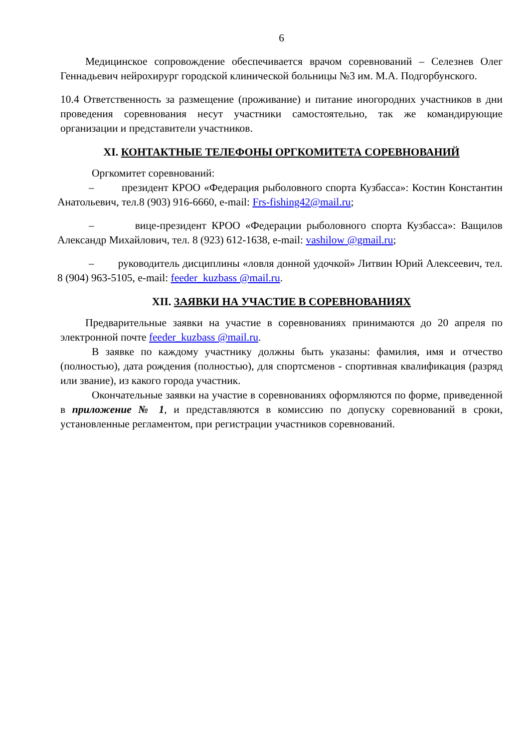6
Медицинское сопровождение обеспечивается врачом соревнований – Селезнев Олег Геннадьевич нейрохирург городской клинической больницы №3 им. М.А. Подгорбунского.
10.4 Ответственность за размещение (проживание) и питание иногородних участников в дни проведения соревнования несут участники самостоятельно, так же командирующие организации и представители участников.
XI. КОНТАКТНЫЕ ТЕЛЕФОНЫ ОРГКОМИТЕТА СОРЕВНОВАНИЙ
Оргкомитет соревнований:
– президент КРОО «Федерация рыболовного спорта Кузбасса»: Костин Константин Анатольевич, тел.8 (903) 916-6660, e-mail: Frs-fishing42@mail.ru;
– вице-президент КРОО «Федерации рыболовного спорта Кузбасса»: Ващилов Александр Михайлович, тел. 8 (923) 612-1638, e-mail: vashilow @gmail.ru;
– руководитель дисциплины «ловля донной удочкой» Литвин Юрий Алексеевич, тел. 8 (904) 963-5105, e-mail: feeder_kuzbass @mail.ru.
XII. ЗАЯВКИ НА УЧАСТИЕ В СОРЕВНОВАНИЯХ
Предварительные заявки на участие в соревнованиях принимаются до 20 апреля по электронной почте feeder_kuzbass @mail.ru.
В заявке по каждому участнику должны быть указаны: фамилия, имя и отчество (полностью), дата рождения (полностью), для спортсменов - спортивная квалификация (разряд или звание), из какого города участник.
Окончательные заявки на участие в соревнованиях оформляются по форме, приведенной в приложение № 1, и представляются в комиссию по допуску соревнований в сроки, установленные регламентом, при регистрации участников соревнований.